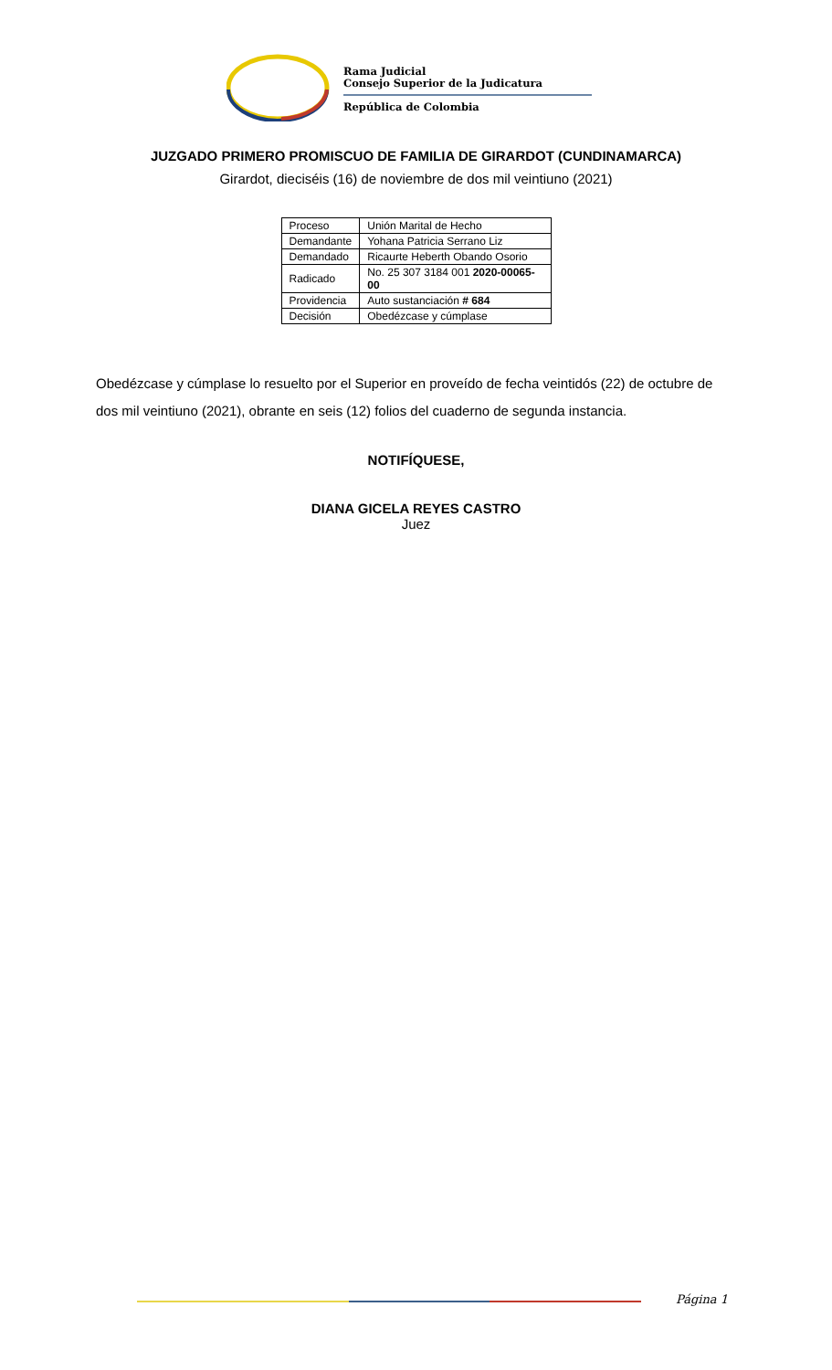Rama Judicial
Consejo Superior de la Judicatura
República de Colombia
JUZGADO PRIMERO PROMISCUO DE FAMILIA DE GIRARDOT (CUNDINAMARCA)
Girardot, dieciséis (16) de noviembre de dos mil veintiuno (2021)
| Proceso | Unión Marital de Hecho |
| Demandante | Yohana Patricia Serrano Liz |
| Demandado | Ricaurte Heberth Obando Osorio |
| Radicado | No. 25 307 3184 001 2020-00065-00 |
| Providencia | Auto sustanciación # 684 |
| Decisión | Obedézcase y cúmplase |
Obedézcase y cúmplase lo resuelto por el Superior en proveído de fecha veintidós (22) de octubre de dos mil veintiuno (2021), obrante en seis (12) folios del cuaderno de segunda instancia.
NOTIFÍQUESE,
DIANA GICELA REYES CASTRO
Juez
Página 1